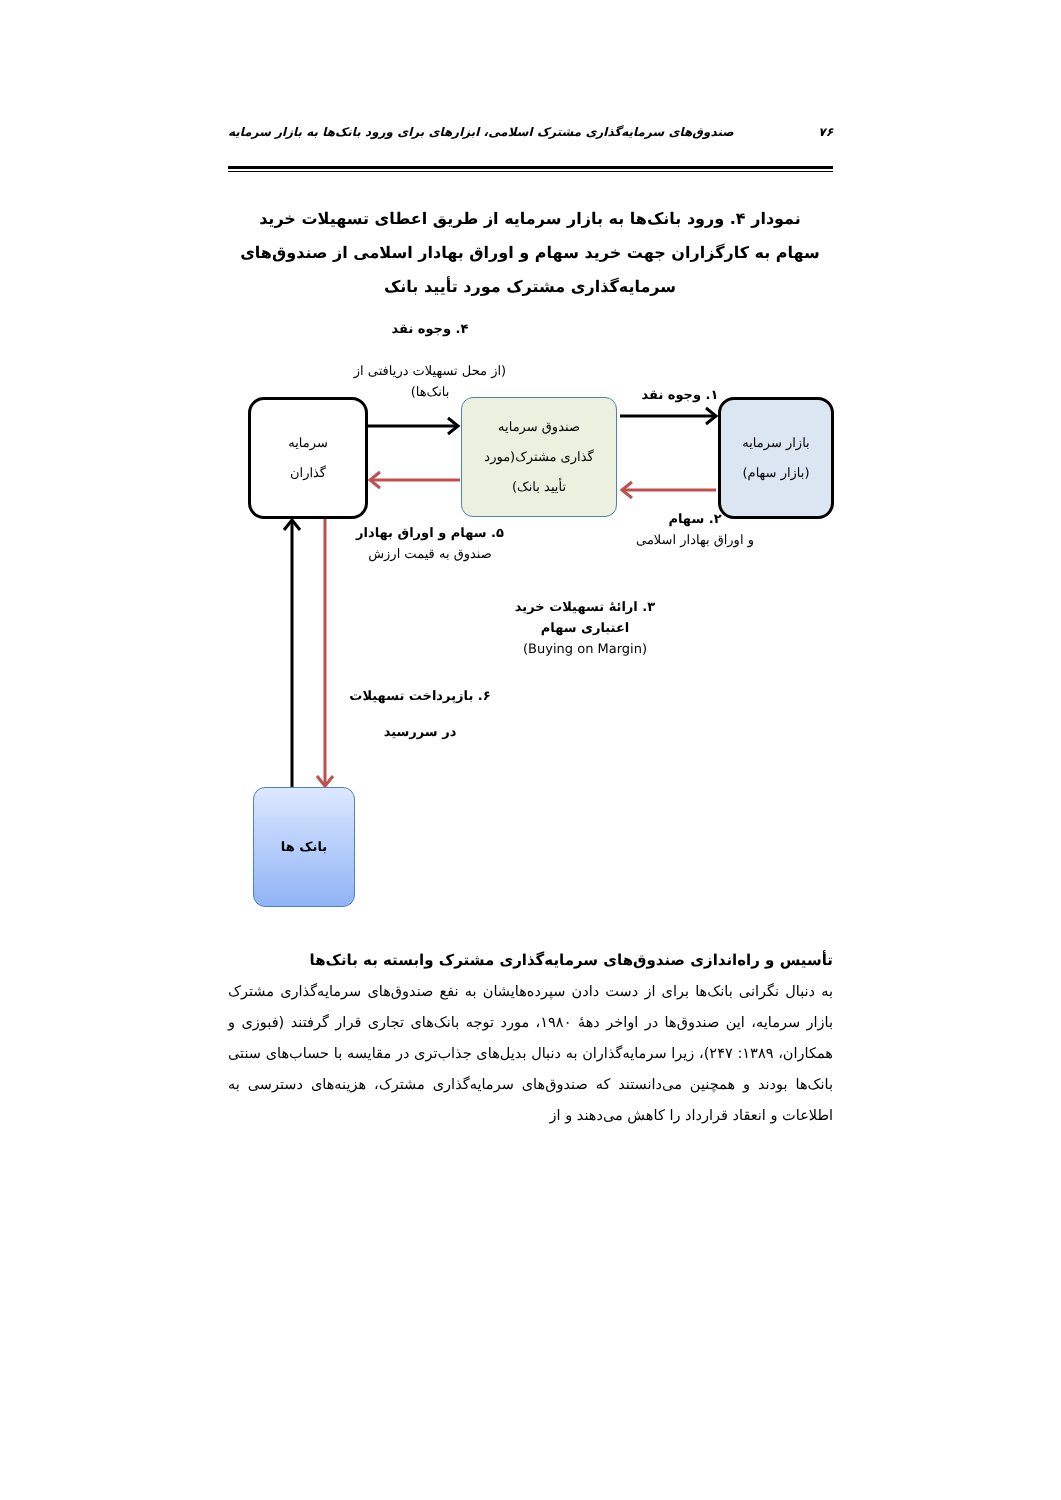۷۶ صندوق‌های سرمایه‌گذاری مشترک اسلامی، ابزارهای برای ورود بانک‌ها به بازار سرمایه
نمودار ۴. ورود بانک‌ها به بازار سرمایه از طریق اعطای تسهیلات خرید سهام به کارگزاران جهت خرید سهام و اوراق بهادار اسلامی از صندوق‌های سرمایه‌گذاری مشترک مورد تأیید بانک
سرمایه
گذاران
صندوق سرمایه
گذاری مشترک(مورد
تأیید بانک)
بازار سرمایه
(بازار سهام)
بانک ها
۴. وجوه نقد
(از محل تسهیلات دریافتی از
بانک‌ها)
۱. وجوه نقد
۲. سهام
و اوراق بهادار اسلامی
۵. سهام و اوراق بهادار
صندوق به قیمت ارزش
۳. ارائهٔ تسهیلات خرید اعتباری سهام
(Buying on Margin)
۶. بازپرداخت تسهیلات
در سررسید
تأسیس و راه‌اندازی صندوق‌های سرمایه‌گذاری مشترک وابسته به بانک‌ها
به دنبال نگرانی بانک‌ها برای از دست دادن سپرده‌هایشان به نفع صندوق‌های سرمایه‌گذاری مشترک بازار سرمایه، این صندوق‌ها در اواخر دههٔ ۱۹۸۰، مورد توجه بانک‌های تجاری قرار گرفتند (فبوزی و همکاران، ۱۳۸۹: ۲۴۷)، زیرا سرمایه‌گذاران به دنبال بدیل‌های جذاب‌تری در مقایسه با حساب‌های سنتی بانک‌ها بودند و همچنین می‌دانستند که صندوق‌های سرمایه‌گذاری مشترک، هزینه‌های دسترسی به اطلاعات و انعقاد قرارداد را کاهش می‌دهند و از